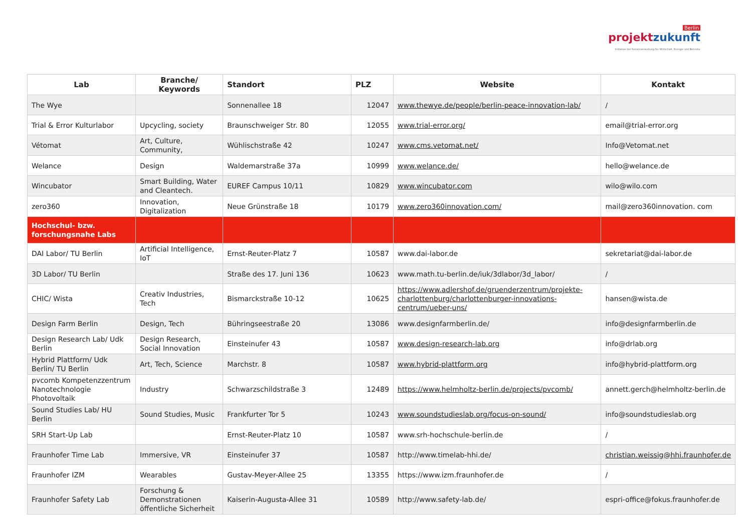Berlin
projektzukunft
Initiative der Senatsverwaltung für Wirtschaft, Energie und Betriebe
| Lab | Branche/ Keywords | Standort | PLZ | Website | Kontakt |
| --- | --- | --- | --- | --- | --- |
| The Wye | | Sonnenallee 18 | 12047 | www.thewye.de/people/berlin-peace-innovation-lab/ | / |
| Trial & Error Kulturlabor | Upcycling, society | Braunschweiger Str. 80 | 12055 | www.trial-error.org/ | email@trial-error.org |
| Vétomat | Art, Culture, Community, | Wühlischstraße 42 | 10247 | www.cms.vetomat.net/ | Info@Vetomat.net |
| Welance | Design | Waldemarstraße 37a | 10999 | www.welance.de/ | hello@welance.de |
| Wincubator | Smart Building, Water and Cleantech. | EUREF Campus 10/11 | 10829 | www.wincubator.com | wilo@wilo.com |
| zero360 | Innovation, Digitalization | Neue Grünstraße 18 | 10179 | www.zero360innovation.com/ | mail@zero360innovation. com |
| Hochschul- bzw. forschungsnahe Labs | | | | | |
| DAI Labor/ TU Berlin | Artificial Intelligence, IoT | Ernst-Reuter-Platz 7 | 10587 | www.dai-labor.de | sekretariat@dai-labor.de |
| 3D Labor/ TU Berlin | | Straße des 17. Juni 136 | 10623 | www.math.tu-berlin.de/iuk/3dlabor/3d_labor/ | / |
| CHIC/ Wista | Creativ Industries, Tech | Bismarckstraße 10-12 | 10625 | https://www.adlershof.de/gruenderzentrum/projekte-charlottenburg/charlottenburger-innovations-centrum/ueber-uns/ | hansen@wista.de |
| Design Farm Berlin | Design, Tech | Bühringseestraße 20 | 13086 | www.designfarmberlin.de/ | info@designfarmberlin.de |
| Design Research Lab/ Udk Berlin | Design Research, Social Innovation | Einsteinufer 43 | 10587 | www.design-research-lab.org | info@drlab.org |
| Hybrid Plattform/ Udk Berlin/ TU Berlin | Art, Tech, Science | Marchstr. 8 | 10587 | www.hybrid-plattform.org | info@hybrid-plattform.org |
| pvcomb Kompetenzzentrum Nanotechnologie Photovoltaik | Industry | Schwarzschildstraße 3 | 12489 | https://www.helmholtz-berlin.de/projects/pvcomb/ | annett.gerch@helmholtz-berlin.de |
| Sound Studies Lab/ HU Berlin | Sound Studies, Music | Frankfurter Tor 5 | 10243 | www.soundstudieslab.org/focus-on-sound/ | info@soundstudieslab.org |
| SRH Start-Up Lab | | Ernst-Reuter-Platz 10 | 10587 | www.srh-hochschule-berlin.de | / |
| Fraunhofer Time Lab | Immersive, VR | Einsteinufer 37 | 10587 | http://www.timelab-hhi.de/ | christian.weissig@hhi.fraunhofer.de |
| Fraunhofer IZM | Wearables | Gustav-Meyer-Allee 25 | 13355 | https://www.izm.fraunhofer.de | / |
| Fraunhofer Safety Lab | Forschung & Demonstrationen öffentliche Sicherheit | Kaiserin-Augusta-Allee 31 | 10589 | http://www.safety-lab.de/ | espri-office@fokus.fraunhofer.de |